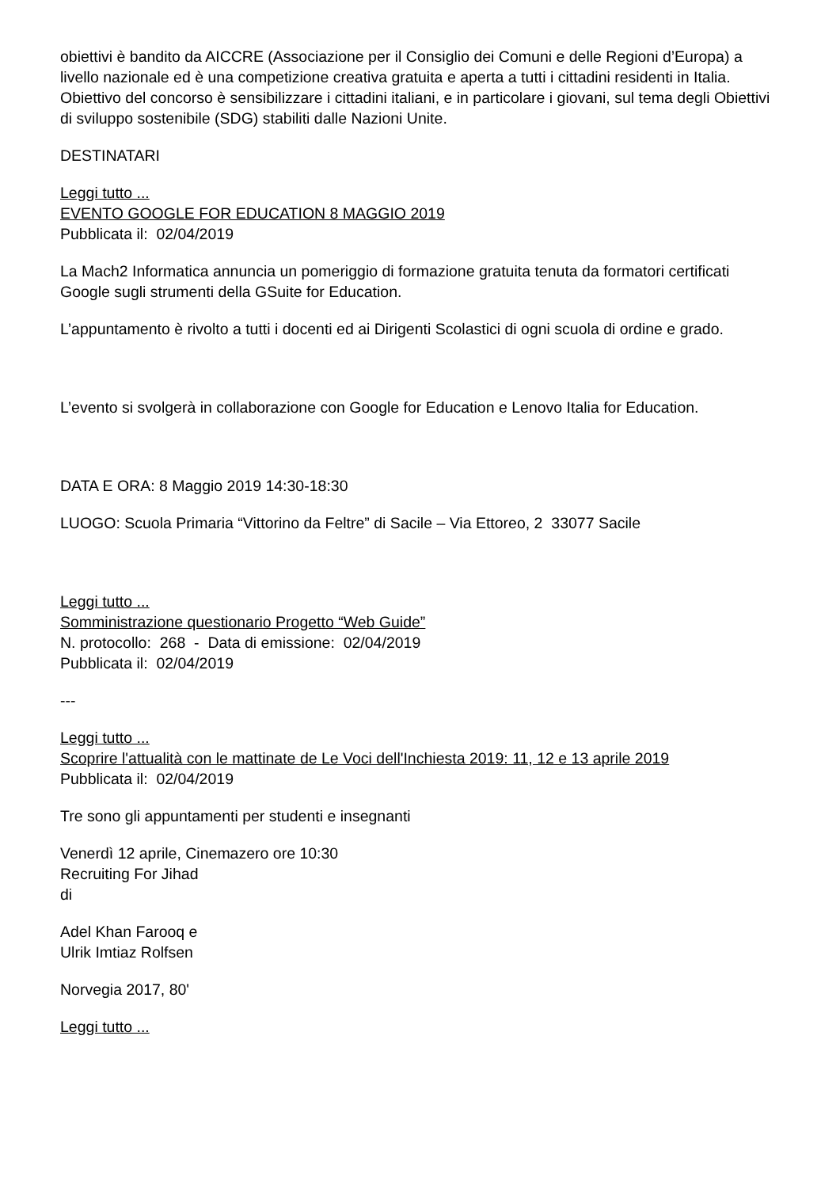obiettivi è bandito da AICCRE (Associazione per il Consiglio dei Comuni e delle Regioni d’Europa) a livello nazionale ed è una competizione creativa gratuita e aperta a tutti i cittadini residenti in Italia. Obiettivo del concorso è sensibilizzare i cittadini italiani, e in particolare i giovani, sul tema degli Obiettivi di sviluppo sostenibile (SDG) stabiliti dalle Nazioni Unite.
DESTINATARI
Leggi tutto ...
EVENTO GOOGLE FOR EDUCATION 8 MAGGIO 2019
Pubblicata il: 02/04/2019
La Mach2 Informatica annuncia un pomeriggio di formazione gratuita tenuta da formatori certificati Google sugli strumenti della GSuite for Education.
L’appuntamento è rivolto a tutti i docenti ed ai Dirigenti Scolastici di ogni scuola di ordine e grado.
L’evento si svolgerà in collaborazione con Google for Education e Lenovo Italia for Education.
DATA E ORA: 8 Maggio 2019 14:30-18:30
LUOGO: Scuola Primaria “Vittorino da Feltre” di Sacile – Via Ettoreo, 2 33077 Sacile
Leggi tutto ...
Somministrazione questionario Progetto “Web Guide”
N. protocollo: 268 - Data di emissione: 02/04/2019
Pubblicata il: 02/04/2019
---
Leggi tutto ...
Scoprire l'attualità con le mattinate de Le Voci dell'Inchiesta 2019: 11, 12 e 13 aprile 2019
Pubblicata il: 02/04/2019
Tre sono gli appuntamenti per studenti e insegnanti
Venerdì 12 aprile, Cinemazero ore 10:30
Recruiting For Jihad
di
Adel Khan Farooq e
Ulrik Imtiaz Rolfsen
Norvegia 2017, 80'
Leggi tutto ...